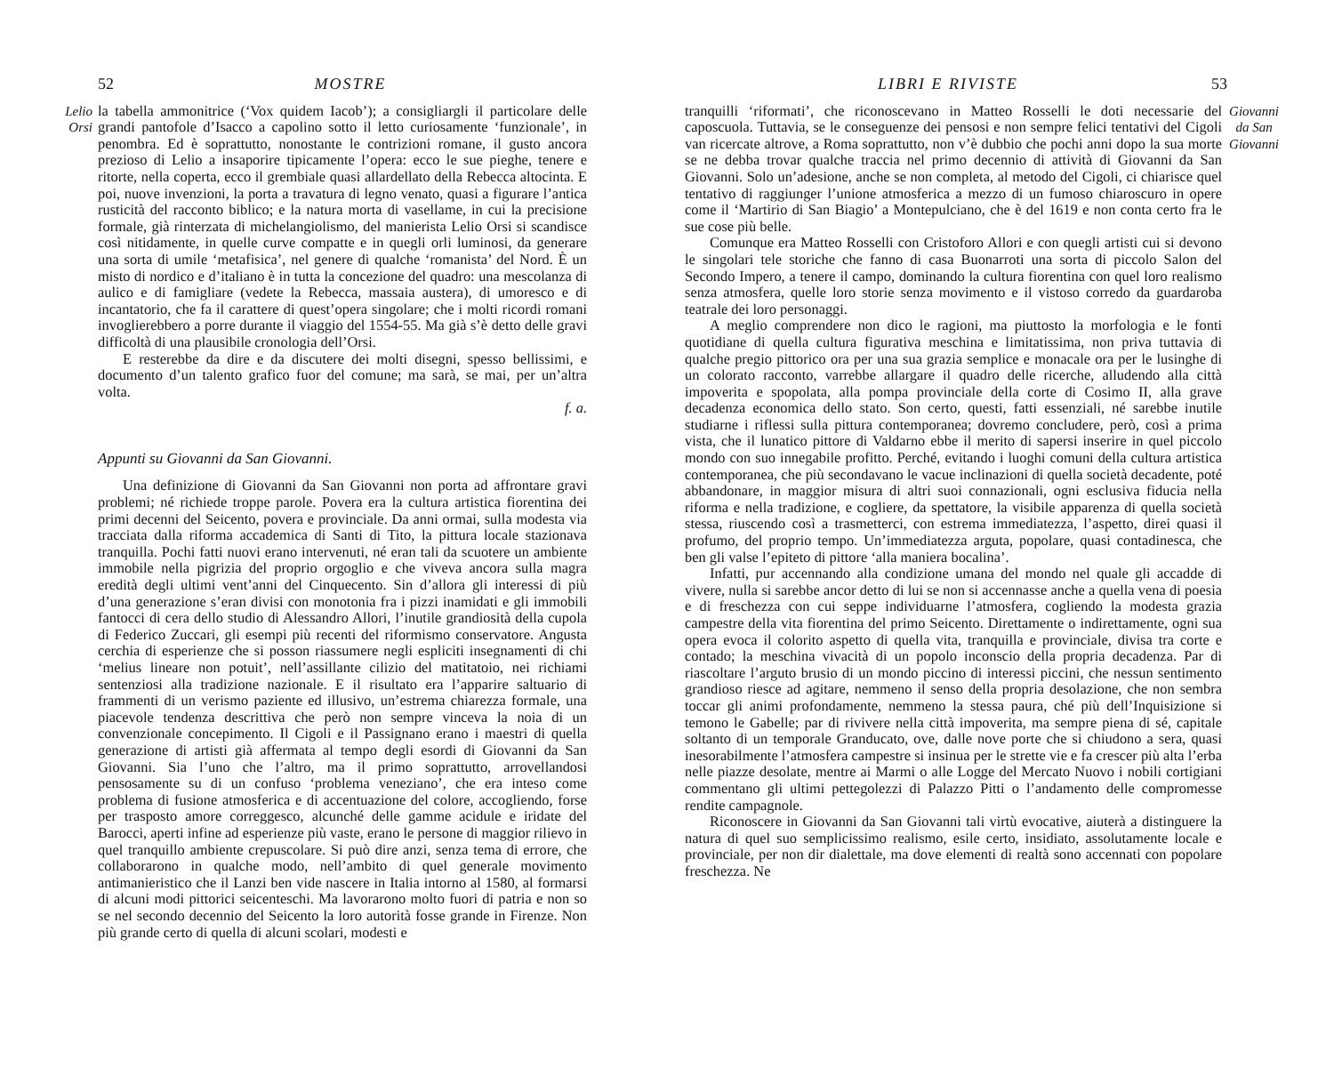52 MOSTRE
Lelio Orsi
la tabella ammonitrice (‘Vox quidem Iacob’); a consigliargli il particolare delle grandi pantofole d’Isacco a capolino sotto il letto curiosamente ‘funzionale’, in penombra. Ed è soprattutto, nonostante le contrizioni romane, il gusto ancora prezioso di Lelio a insaporire tipicamente l’opera: ecco le sue pieghe, tenere e ritorte, nella coperta, ecco il grembiale quasi allardellato della Rebecca altocinta. E poi, nuove invenzioni, la porta a travatura di legno venato, quasi a figurare l’antica rusticità del racconto biblico; e la natura morta di vasellame, in cui la precisione formale, già rinterzata di michelangiolismo, del manierista Lelio Orsi si scandisce così nitidamente, in quelle curve compatte e in quegli orli luminosi, da generare una sorta di umile ‘metafisica’, nel genere di qualche ‘romanista’ del Nord. È un misto di nordico e d’italiano è in tutta la concezione del quadro: una mescolanza di aulico e di famigliare (vedete la Rebecca, massaia austera), di umoresco e di incantatorio, che fa il carattere di quest’opera singolare; che i molti ricordi romani invoglierebbero a porre durante il viaggio del 1554-55. Ma già s’è detto delle gravi difficoltà di una plausibile cronologia dell’Orsi.
E resterebbe da dire e da discutere dei molti disegni, spesso bellissimi, e documento d’un talento grafico fuor del comune; ma sarà, se mai, per un’altra volta.
f. a.
Appunti su Giovanni da San Giovanni.
Una definizione di Giovanni da San Giovanni non porta ad affrontare gravi problemi; né richiede troppe parole. Povera era la cultura artistica fiorentina dei primi decenni del Seicento, povera e provinciale. Da anni ormai, sulla modesta via tracciata dalla riforma accademica di Santi di Tito, la pittura locale stazionava tranquilla. Pochi fatti nuovi erano intervenuti, né eran tali da scuotere un ambiente immobile nella pigrizia del proprio orgoglio e che viveva ancora sulla magra eredità degli ultimi vent’anni del Cinquecento. Sin d’allora gli interessi di più d’una generazione s’eran divisi con monotonia fra i pizzi inamidati e gli immobili fantocci di cera dello studio di Alessandro Allori, l’inutile grandiosità della cupola di Federico Zuccari, gli esempi più recenti del riformismo conservatore. Angusta cerchia di esperienze che si posson riassumere negli espliciti insegnamenti di chi ‘melius lineare non potuit’, nell’assillante cilizio del matitatoio, nei richiami sentenziosi alla tradizione nazionale. E il risultato era l’apparire saltuario di frammenti di un verismo paziente ed illusivo, un’estrema chiarezza formale, una piacevole tendenza descrittiva che però non sempre vinceva la noia di un convenzionale concepimento. Il Cigoli e il Passignano erano i maestri di quella generazione di artisti già affermata al tempo degli esordi di Giovanni da San Giovanni. Sia l’uno che l’altro, ma il primo soprattutto, arrovellandosi pensosamente su di un confuso ‘problema veneziano’, che era inteso come problema di fusione atmosferica e di accentuazione del colore, accogliendo, forse per trasposto amore correggesco, alcunché delle gamme acidule e iridate del Barocci, aperti infine ad esperienze più vaste, erano le persone di maggior rilievo in quel tranquillo ambiente crepuscolare. Si può dire anzi, senza tema di errore, che collaborarono in qualche modo, nell’ambito di quel generale movimento antimanieristico che il Lanzi ben vide nascere in Italia intorno al 1580, al formarsi di alcuni modi pittorici seicenteschi. Ma lavorarono molto fuori di patria e non so se nel secondo decennio del Seicento la loro autorità fosse grande in Firenze. Non più grande certo di quella di alcuni scolari, modesti e
LIBRI E RIVISTE 53
tranquilli ‘riformati’, che riconoscevano in Matteo Rosselli le doti necessarie del caposcuola. Tuttavia, se le conseguenze dei pensosi e non sempre felici tentativi del Cigoli van ricercate altrove, a Roma soprattutto, non v’è dubbio che pochi anni dopo la sua morte se ne debba trovar qualche traccia nel primo decennio di attività di Giovanni da San Giovanni. Solo un’adesione, anche se non completa, al metodo del Cigoli, ci chiarisce quel tentativo di raggiunger l’unione atmosferica a mezzo di un fumoso chiaroscuro in opere come il ‘Martirio di San Biagio’ a Montepulciano, che è del 1619 e non conta certo fra le sue cose più belle.
Comunque era Matteo Rosselli con Cristoforo Allori e con quegli artisti cui si devono le singolari tele storiche che fanno di casa Buonarroti una sorta di piccolo Salon del Secondo Impero, a tenere il campo, dominando la cultura fiorentina con quel loro realismo senza atmosfera, quelle loro storie senza movimento e il vistoso corredo da guardaroba teatrale dei loro personaggi.
A meglio comprendere non dico le ragioni, ma piuttosto la morfologia e le fonti quotidiane di quella cultura figurativa meschina e limitatissima, non priva tuttavia di qualche pregio pittorico ora per una sua grazia semplice e monacale ora per le lusinghe di un colorato racconto, varrebbe allargare il quadro delle ricerche, alludendo alla città impoverita e spopolata, alla pompa provinciale della corte di Cosimo II, alla grave decadenza economica dello stato. Son certo, questi, fatti essenziali, né sarebbe inutile studiarne i riflessi sulla pittura contemporanea; dovremo concludere, però, così a prima vista, che il lunatico pittore di Valdarno ebbe il merito di sapersi inserire in quel piccolo mondo con suo innegabile profitto. Perché, evitando i luoghi comuni della cultura artistica contemporanea, che più secondavano le vacue inclinazioni di quella società decadente, poté abbandonare, in maggior misura di altri suoi connazionali, ogni esclusiva fiducia nella riforma e nella tradizione, e cogliere, da spettatore, la visibile apparenza di quella società stessa, riuscendo così a trasmetterci, con estrema immediatezza, l’aspetto, direi quasi il profumo, del proprio tempo. Un’immediatezza arguta, popolare, quasi contadinesca, che ben gli valse l’epiteto di pittore ‘alla maniera bocalina’.
Infatti, pur accennando alla condizione umana del mondo nel quale gli accadde di vivere, nulla si sarebbe ancor detto di lui se non si accennasse anche a quella vena di poesia e di freschezza con cui seppe individuarne l’atmosfera, cogliendo la modesta grazia campestre della vita fiorentina del primo Seicento. Direttamente o indirettamente, ogni sua opera evoca il colorito aspetto di quella vita, tranquilla e provinciale, divisa tra corte e contado; la meschina vivacità di un popolo inconscio della propria decadenza. Par di riascoltare l’arguto brusio di un mondo piccino di interessi piccini, che nessun sentimento grandioso riesce ad agitare, nemmeno il senso della propria desolazione, che non sembra toccar gli animi profondamente, nemmeno la stessa paura, ché più dell’Inquisizione si temono le Gabelle; par di rivivere nella città impoverita, ma sempre piena di sé, capitale soltanto di un temporale Granducato, ove, dalle nove porte che si chiudono a sera, quasi inesorabilmente l’atmosfera campestre si insinua per le strette vie e fa crescer più alta l’erba nelle piazze desolate, mentre ai Marmi o alle Logge del Mercato Nuovo i nobili cortigiani commentano gli ultimi pettegolezzi di Palazzo Pitti o l’andamento delle compromesse rendite campagnole.
Riconoscere in Giovanni da San Giovanni tali virtù evocative, aiuterà a distinguere la natura di quel suo semplicissimo realismo, esile certo, insidiato, assolutamente locale e provinciale, per non dir dialettale, ma dove elementi di realtà sono accennati con popolare freschezza. Ne
Giovanni da San Giovanni